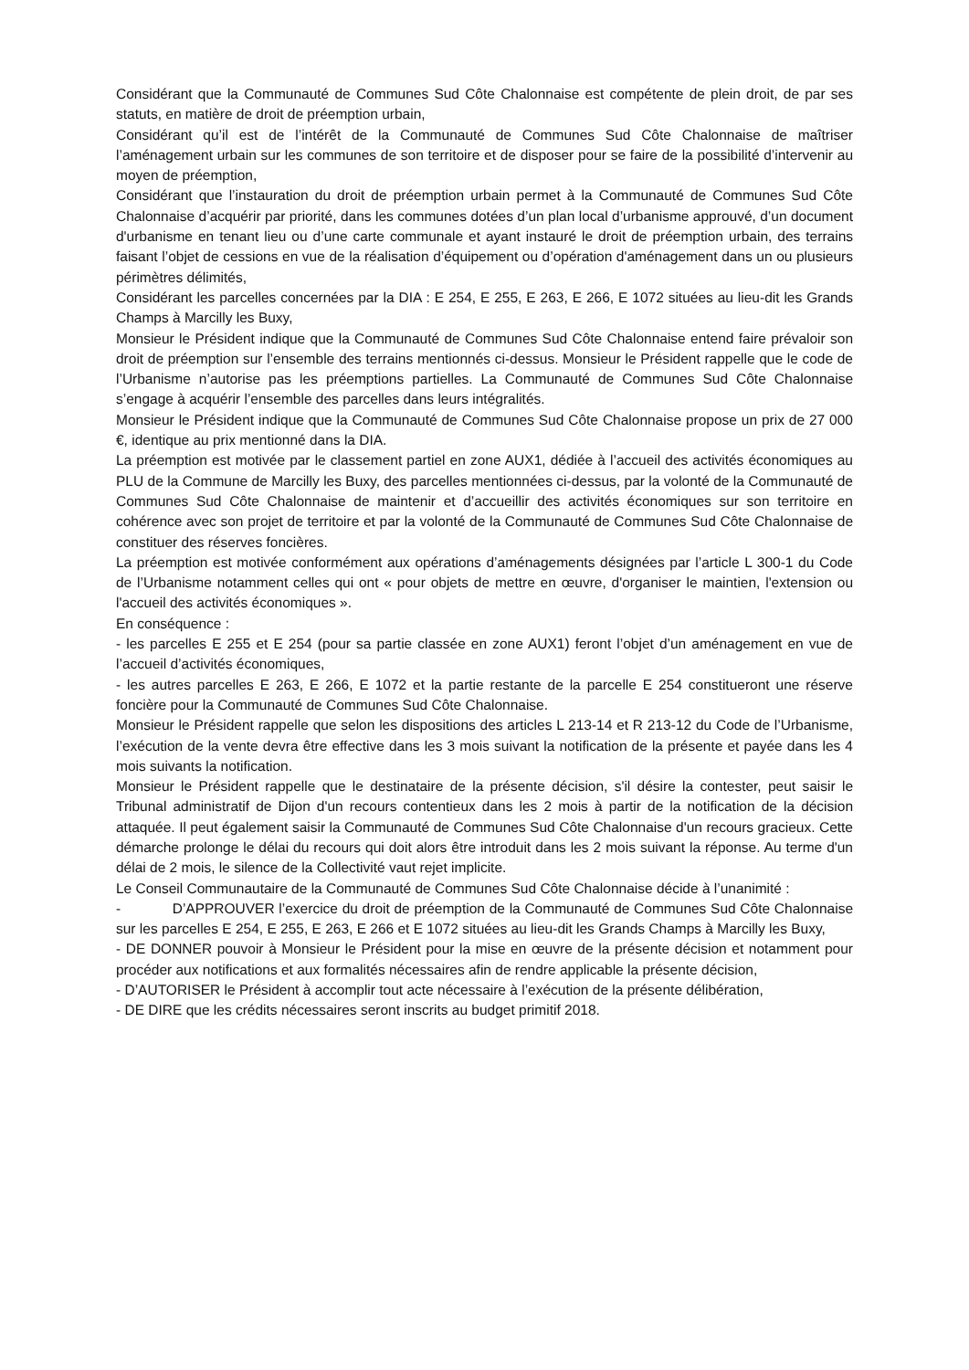Considérant que la Communauté de Communes Sud Côte Chalonnaise est compétente de plein droit, de par ses statuts, en matière de droit de préemption urbain,
Considérant qu’il est de l’intérêt de la Communauté de Communes Sud Côte Chalonnaise de maîtriser l’aménagement urbain sur les communes de son territoire et de disposer pour se faire de la possibilité d’intervenir au moyen de préemption,
Considérant que l’instauration du droit de préemption urbain permet à la Communauté de Communes Sud Côte Chalonnaise d’acquérir par priorité, dans les communes dotées d’un plan local d’urbanisme approuvé, d’un document d'urbanisme en tenant lieu ou d’une carte communale et ayant instauré le droit de préemption urbain, des terrains faisant l’objet de cessions en vue de la réalisation d’équipement ou d’opération d'aménagement dans un ou plusieurs périmètres délimités,
Considérant les parcelles concernées par la DIA : E 254, E 255, E 263, E 266, E 1072 situées au lieu-dit les Grands Champs à Marcilly les Buxy,
Monsieur le Président indique que la Communauté de Communes Sud Côte Chalonnaise entend faire prévaloir son droit de préemption sur l’ensemble des terrains mentionnés ci-dessus. Monsieur le Président rappelle que le code de l’Urbanisme n’autorise pas les préemptions partielles. La Communauté de Communes Sud Côte Chalonnaise s’engage à acquérir l’ensemble des parcelles dans leurs intégralités.
Monsieur le Président indique que la Communauté de Communes Sud Côte Chalonnaise propose un prix de 27 000 €, identique au prix mentionné dans la DIA.
La préemption est motivée par le classement partiel en zone AUX1, dédiée à l’accueil des activités économiques au PLU de la Commune de Marcilly les Buxy, des parcelles mentionnées ci-dessus, par la volonté de la Communauté de Communes Sud Côte Chalonnaise de maintenir et d’accueillir des activités économiques sur son territoire en cohérence avec son projet de territoire et par la volonté de la Communauté de Communes Sud Côte Chalonnaise de constituer des réserves foncières.
La préemption est motivée conformément aux opérations d’aménagements désignées par l’article L 300-1 du Code de l’Urbanisme notamment celles qui ont « pour objets de mettre en œuvre, d'organiser le maintien, l'extension ou l'accueil des activités économiques ».
En conséquence :
- les parcelles E 255 et E 254 (pour sa partie classée en zone AUX1) feront l’objet d’un aménagement en vue de l’accueil d’activités économiques,
- les autres parcelles E 263, E 266, E 1072 et la partie restante de la parcelle E 254 constitueront une réserve foncière pour la Communauté de Communes Sud Côte Chalonnaise.
Monsieur le Président rappelle que selon les dispositions des articles L 213-14 et R 213-12 du Code de l’Urbanisme, l’exécution de la vente devra être effective dans les 3 mois suivant la notification de la présente et payée dans les 4 mois suivants la notification.
Monsieur le Président rappelle que le destinataire de la présente décision, s'il désire la contester, peut saisir le Tribunal administratif de Dijon d'un recours contentieux dans les 2 mois à partir de la notification de la décision attaquée. Il peut également saisir la Communauté de Communes Sud Côte Chalonnaise d'un recours gracieux. Cette démarche prolonge le délai du recours qui doit alors être introduit dans les 2 mois suivant la réponse. Au terme d'un délai de 2 mois, le silence de la Collectivité vaut rejet implicite.
Le Conseil Communautaire de la Communauté de Communes Sud Côte Chalonnaise décide à l’unanimité :
- D’APPROUVER l’exercice du droit de préemption de la Communauté de Communes Sud Côte Chalonnaise sur les parcelles E 254, E 255, E 263, E 266 et E 1072 situées au lieu-dit les Grands Champs à Marcilly les Buxy,
- DE DONNER pouvoir à Monsieur le Président pour la mise en œuvre de la présente décision et notamment pour procéder aux notifications et aux formalités nécessaires afin de rendre applicable la présente décision,
- D’AUTORISER le Président à accomplir tout acte nécessaire à l’exécution de la présente délibération,
- DE DIRE que les crédits nécessaires seront inscrits au budget primitif 2018.